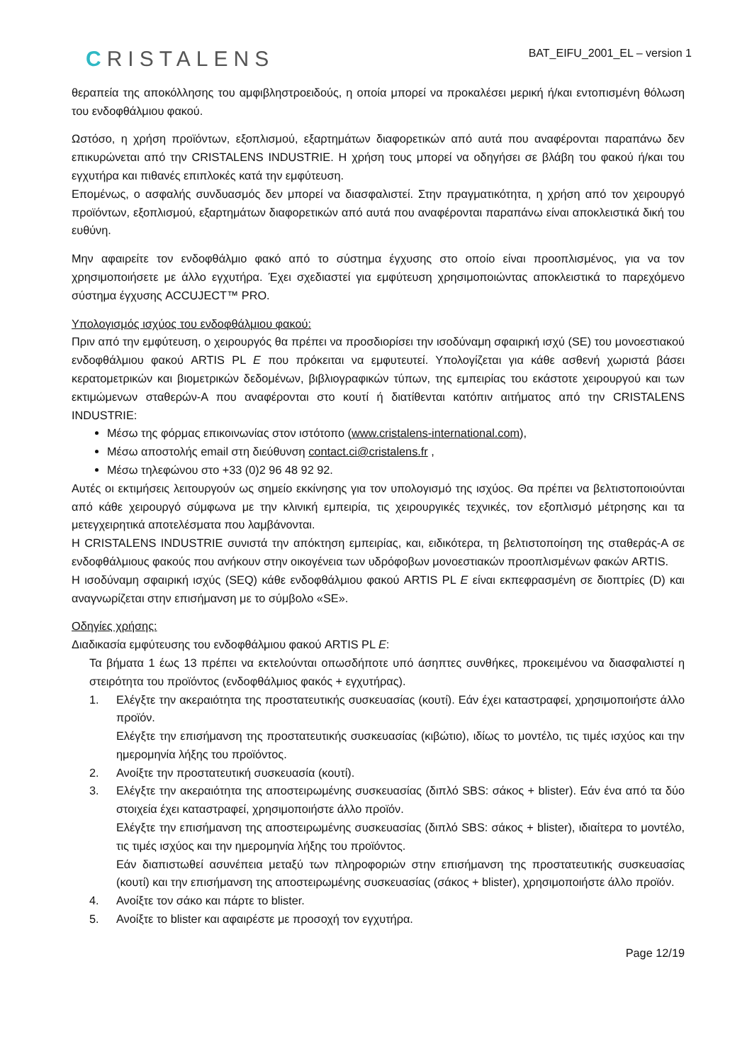CRISTALENS
BAT_EIFU_2001_EL – version 1
θεραπεία της αποκόλλησης του αμφιβληστροειδούς, η οποία μπορεί να προκαλέσει μερική ή/και εντοπισμένη θόλωση του ενδοφθάλμιου φακού.
Ωστόσο, η χρήση προϊόντων, εξοπλισμού, εξαρτημάτων διαφορετικών από αυτά που αναφέρονται παραπάνω δεν επικυρώνεται από την CRISTALENS INDUSTRIE. Η χρήση τους μπορεί να οδηγήσει σε βλάβη του φακού ή/και του εγχυτήρα και πιθανές επιπλοκές κατά την εμφύτευση.
Επομένως, ο ασφαλής συνδυασμός δεν μπορεί να διασφαλιστεί. Στην πραγματικότητα, η χρήση από τον χειρουργό προϊόντων, εξοπλισμού, εξαρτημάτων διαφορετικών από αυτά που αναφέρονται παραπάνω είναι αποκλειστικά δική του ευθύνη.
Μην αφαιρείτε τον ενδοφθάλμιο φακό από το σύστημα έγχυσης στο οποίο είναι προοπλισμένος, για να τον χρησιμοποιήσετε με άλλο εγχυτήρα. Έχει σχεδιαστεί για εμφύτευση χρησιμοποιώντας αποκλειστικά το παρεχόμενο σύστημα έγχυσης ACCUJECT™ PRO.
Υπολογισμός ισχύος του ενδοφθάλμιου φακού:
Πριν από την εμφύτευση, ο χειρουργός θα πρέπει να προσδιορίσει την ισοδύναμη σφαιρική ισχύ (SE) του μονοεστιακού ενδοφθάλμιου φακού ARTIS PL E που πρόκειται να εμφυτευτεί. Υπολογίζεται για κάθε ασθενή χωριστά βάσει κερατομετρικών και βιομετρικών δεδομένων, βιβλιογραφικών τύπων, της εμπειρίας του εκάστοτε χειρουργού και των εκτιμώμενων σταθερών-Α που αναφέρονται στο κουτί ή διατίθενται κατόπιν αιτήματος από την CRISTALENS INDUSTRIE:
Μέσω της φόρμας επικοινωνίας στον ιστότοπο (www.cristalens-international.com),
Μέσω αποστολής email στη διεύθυνση contact.ci@cristalens.fr ,
Μέσω τηλεφώνου στο +33 (0)2 96 48 92 92.
Αυτές οι εκτιμήσεις λειτουργούν ως σημείο εκκίνησης για τον υπολογισμό της ισχύος. Θα πρέπει να βελτιστοποιούνται από κάθε χειρουργό σύμφωνα με την κλινική εμπειρία, τις χειρουργικές τεχνικές, τον εξοπλισμό μέτρησης και τα μετεγχειρητικά αποτελέσματα που λαμβάνονται.
Η CRISTALENS INDUSTRIE συνιστά την απόκτηση εμπειρίας, και, ειδικότερα, τη βελτιστοποίηση της σταθεράς-Α σε ενδοφθάλμιους φακούς που ανήκουν στην οικογένεια των υδρόφοβων μονοεστιακών προοπλισμένων φακών ARTIS.
Η ισοδύναμη σφαιρική ισχύς (SEQ) κάθε ενδοφθάλμιου φακού ARTIS PL E είναι εκπεφρασμένη σε διοπτρίες (D) και αναγνωρίζεται στην επισήμανση με το σύμβολο «SE».
Οδηγίες χρήσης:
Διαδικασία εμφύτευσης του ενδοφθάλμιου φακού ARTIS PL E:
Τα βήματα 1 έως 13 πρέπει να εκτελούνται οπωσδήποτε υπό άσηπτες συνθήκες, προκειμένου να διασφαλιστεί η στειρότητα του προϊόντος (ενδοφθάλμιος φακός + εγχυτήρας).
1. Ελέγξτε την ακεραιότητα της προστατευτικής συσκευασίας (κουτί). Εάν έχει καταστραφεί, χρησιμοποιήστε άλλο προϊόν.
Ελέγξτε την επισήμανση της προστατευτικής συσκευασίας (κιβώτιο), ιδίως το μοντέλο, τις τιμές ισχύος και την ημερομηνία λήξης του προϊόντος.
2. Ανοίξτε την προστατευτική συσκευασία (κουτί).
3. Ελέγξτε την ακεραιότητα της αποστειρωμένης συσκευασίας (διπλό SBS: σάκος + blister). Εάν ένα από τα δύο στοιχεία έχει καταστραφεί, χρησιμοποιήστε άλλο προϊόν.
Ελέγξτε την επισήμανση της αποστειρωμένης συσκευασίας (διπλό SBS: σάκος + blister), ιδιαίτερα το μοντέλο, τις τιμές ισχύος και την ημερομηνία λήξης του προϊόντος.
Εάν διαπιστωθεί ασυνέπεια μεταξύ των πληροφοριών στην επισήμανση της προστατευτικής συσκευασίας (κουτί) και την επισήμανση της αποστειρωμένης συσκευασίας (σάκος + blister), χρησιμοποιήστε άλλο προϊόν.
4. Ανοίξτε τον σάκο και πάρτε το blister.
5. Ανοίξτε το blister και αφαιρέστε με προσοχή τον εγχυτήρα.
Page 12/19